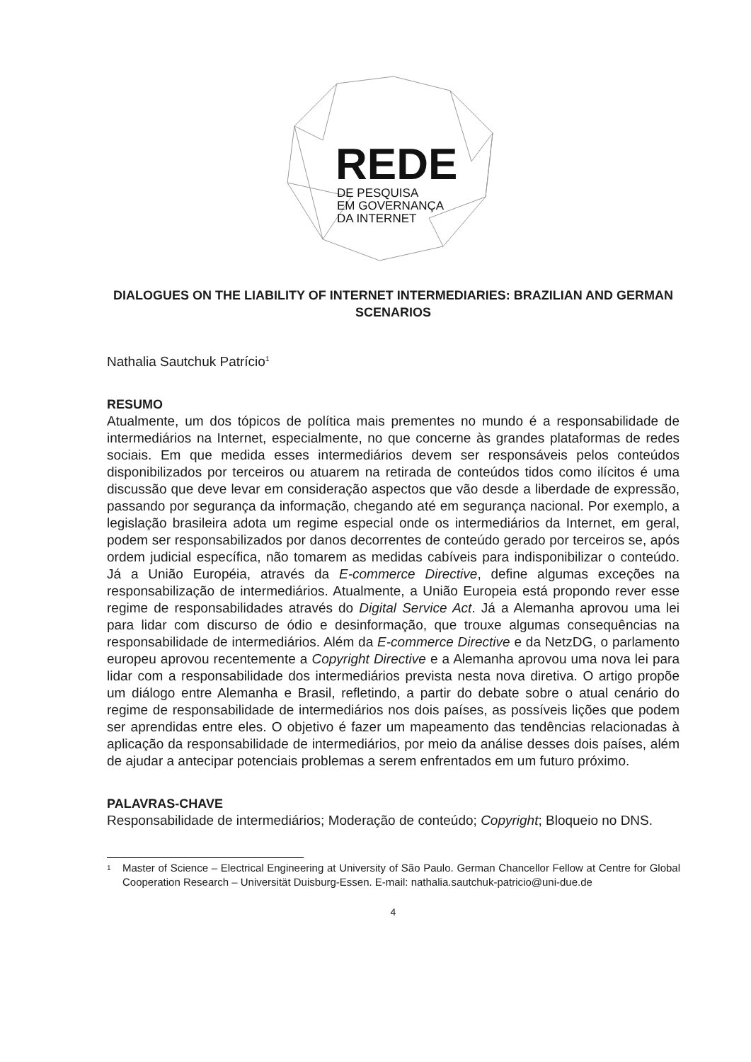REDE
DE PESQUISA
EM GOVERNANÇA
DA INTERNET
DIALOGUES ON THE LIABILITY OF INTERNET INTERMEDIARIES: BRAZILIAN AND GERMAN SCENARIOS
Nathalia Sautchuk Patrício<sup>1</sup>
RESUMO
Atualmente, um dos tópicos de política mais prementes no mundo é a responsabilidade de intermediários na Internet, especialmente, no que concerne às grandes plataformas de redes sociais. Em que medida esses intermediários devem ser responsáveis pelos conteúdos disponibilizados por terceiros ou atuarem na retirada de conteúdos tidos como ilícitos é uma discussão que deve levar em consideração aspectos que vão desde a liberdade de expressão, passando por segurança da informação, chegando até em segurança nacional. Por exemplo, a legislação brasileira adota um regime especial onde os intermediários da Internet, em geral, podem ser responsabilizados por danos decorrentes de conteúdo gerado por terceiros se, após ordem judicial específica, não tomarem as medidas cabíveis para indisponibilizar o conteúdo. Já a União Européia, através da E-commerce Directive, define algumas exceções na responsabilização de intermediários. Atualmente, a União Europeia está propondo rever esse regime de responsabilidades através do Digital Service Act. Já a Alemanha aprovou uma lei para lidar com discurso de ódio e desinformação, que trouxe algumas consequências na responsabilidade de intermediários. Além da E-commerce Directive e da NetzDG, o parlamento europeu aprovou recentemente a Copyright Directive e a Alemanha aprovou uma nova lei para lidar com a responsabilidade dos intermediários prevista nesta nova diretiva. O artigo propõe um diálogo entre Alemanha e Brasil, refletindo, a partir do debate sobre o atual cenário do regime de responsabilidade de intermediários nos dois países, as possíveis lições que podem ser aprendidas entre eles. O objetivo é fazer um mapeamento das tendências relacionadas à aplicação da responsabilidade de intermediários, por meio da análise desses dois países, além de ajudar a antecipar potenciais problemas a serem enfrentados em um futuro próximo.
PALAVRAS-CHAVE
Responsabilidade de intermediários; Moderação de conteúdo; Copyright; Bloqueio no DNS.
<sup>1</sup> Master of Science – Electrical Engineering at University of São Paulo. German Chancellor Fellow at Centre for Global Cooperation Research – Universität Duisburg-Essen. E-mail: nathalia.sautchuk-patricio@uni-due.de
4